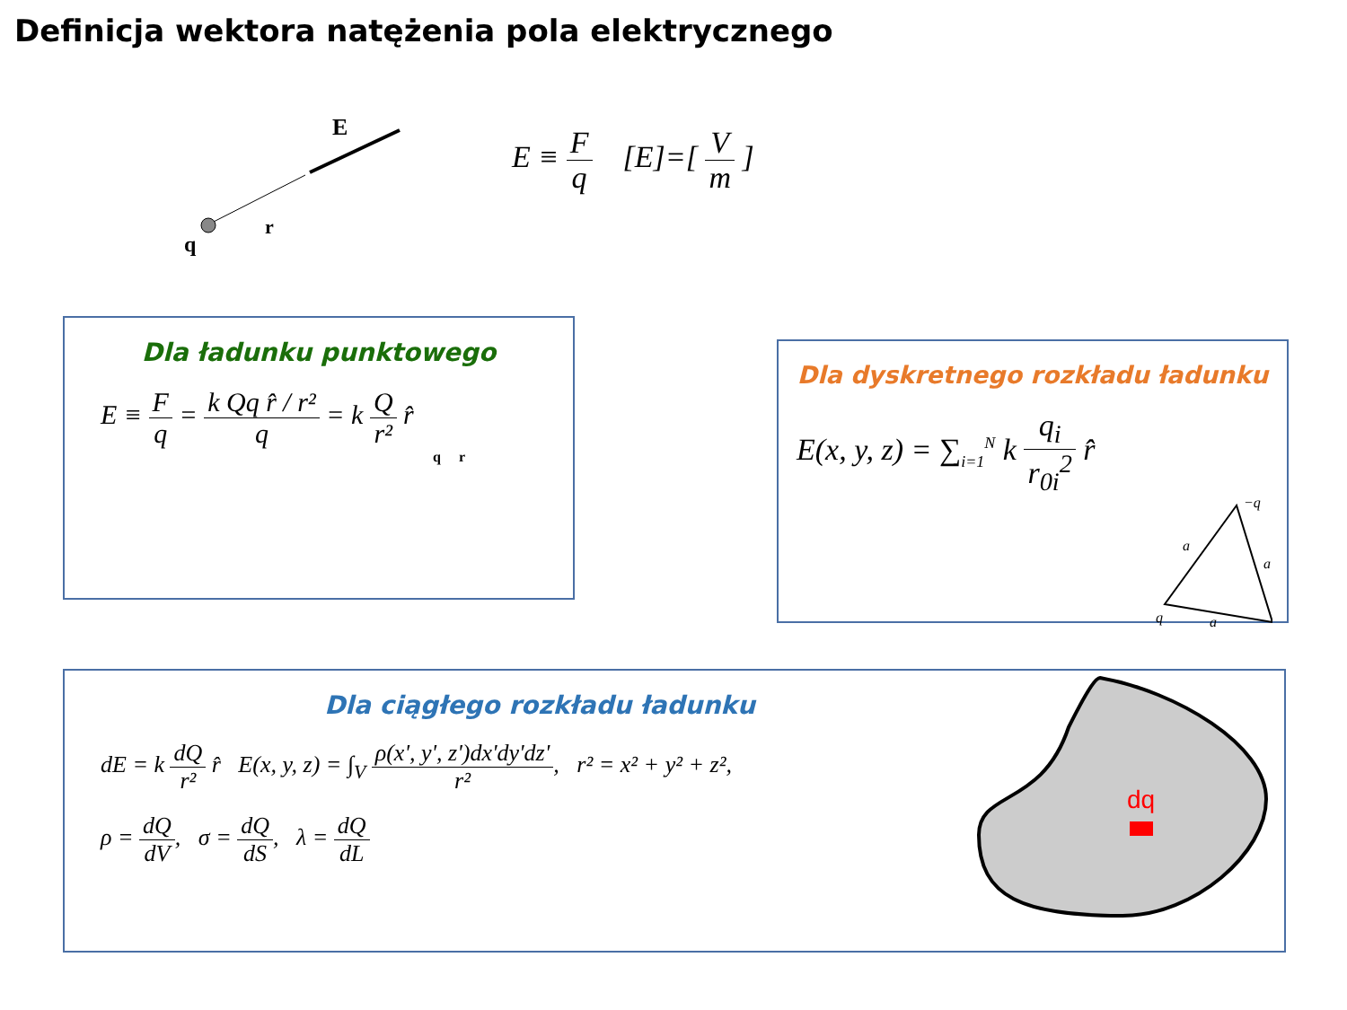Definicja wektora natężenia pola elektrycznego
E
r
q
E ≡ F q [E]=[ V m ]
Dla ładunku punktowego
E ≡ F q = k Qq r̂ / r² q = k Q r² r̂
q r
Dla dyskretnego rozkładu ładunku
E(x, y, z) = ∑<sub>i=1</sub><sup>N</sup> k q<sub>i</sub> r<sub>0i</sub><sup>2</sup> r̂
−q
a
a
a
q
Dla ciągłego rozkładu ładunku
dE = k dQ r² r̂ E(x, y, z) = ∫<sub>V</sub> ρ(x', y', z')dx'dy'dz' r², r² = x² + y² + z²,
ρ = dQ dV, σ = dQ dS, λ = dQ dL
dq